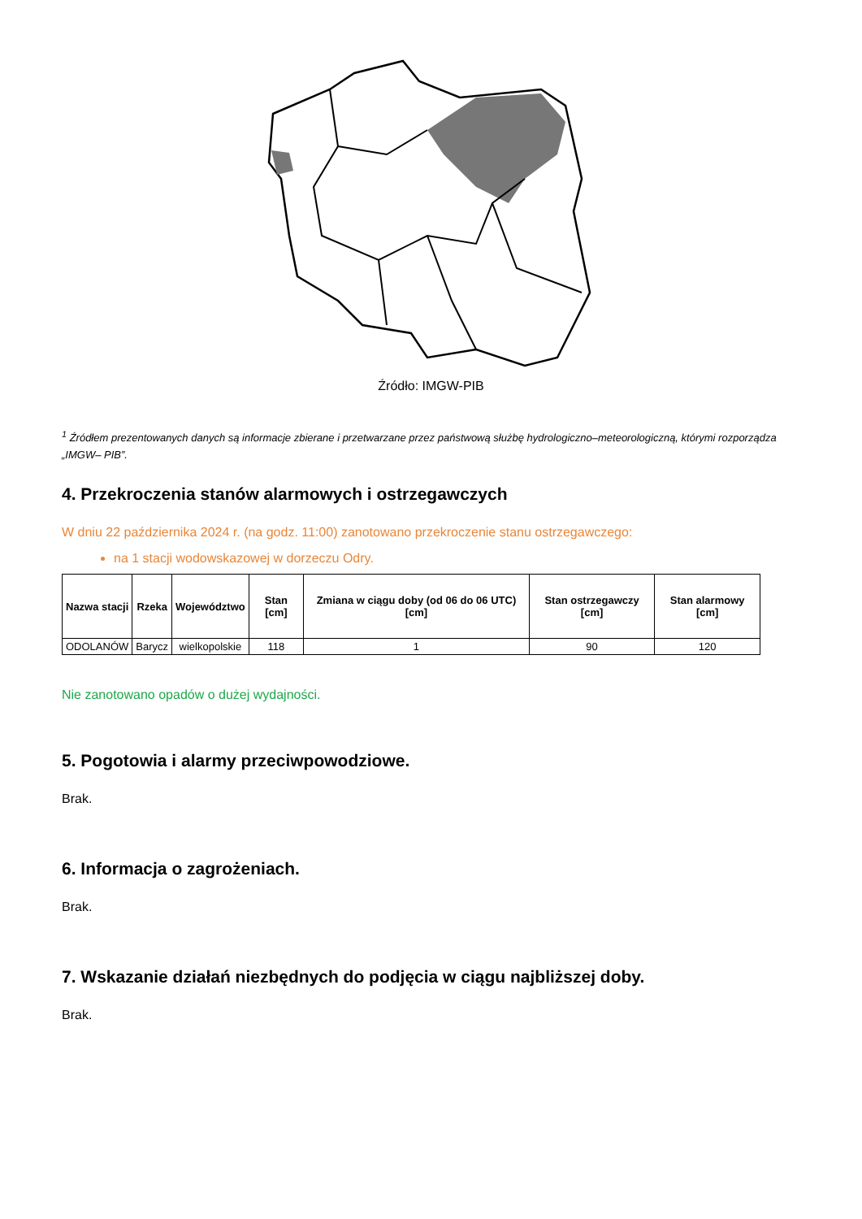Źródło: IMGW-PIB
<sup>1</sup> Źródłem prezentowanych danych są informacje zbierane i przetwarzane przez państwową służbę hydrologiczno–meteorologiczną, którymi rozporządza „IMGW– PIB”.
4. Przekroczenia stanów alarmowych i ostrzegawczych
W dniu 22 października 2024 r. (na godz. 11:00) zanotowano przekroczenie stanu ostrzegawczego:
na 1 stacji wodowskazowej w dorzeczu Odry.
| Nazwa stacji | Rzeka | Województwo | Stan [cm] | Zmiana w ciągu doby (od 06 do 06 UTC) [cm] | Stan ostrzegawczy [cm] | Stan alarmowy [cm] |
| --- | --- | --- | --- | --- | --- | --- |
| ODOLANÓW | Barycz | wielkopolskie | 118 | 1 | 90 | 120 |
Nie zanotowano opadów o dużej wydajności.
5. Pogotowia i alarmy przeciwpowodziowe.
Brak.
6. Informacja o zagrożeniach.
Brak.
7. Wskazanie działań niezbędnych do podjęcia w ciągu najbliższej doby.
Brak.